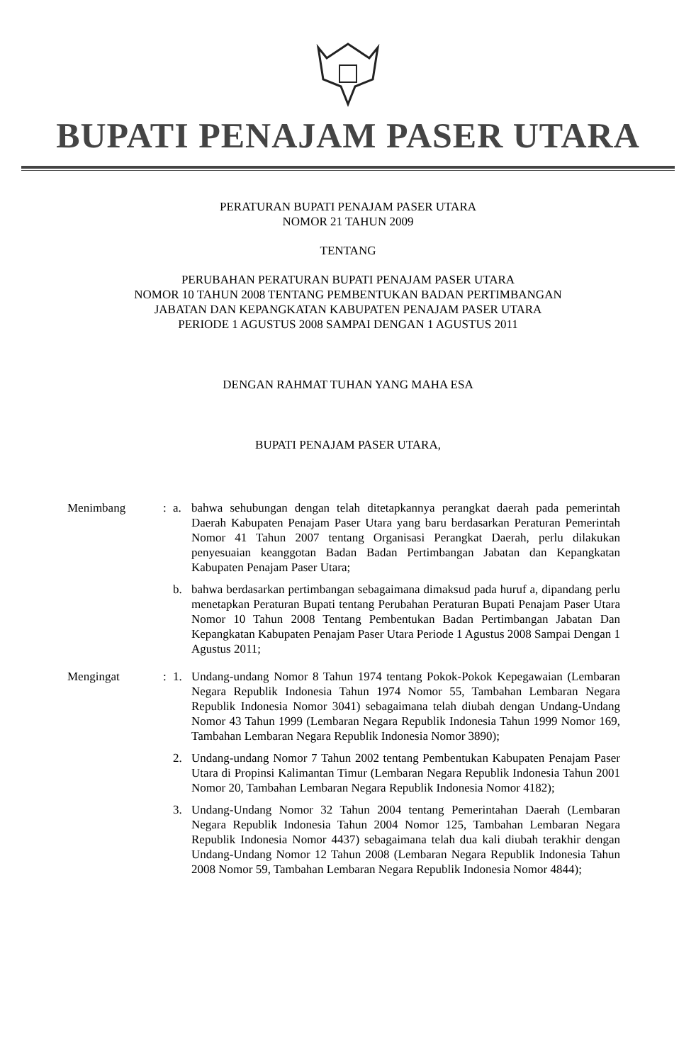BUPATI PENAJAM PASER UTARA
PERATURAN BUPATI PENAJAM PASER UTARA
NOMOR 21 TAHUN 2009
TENTANG
PERUBAHAN PERATURAN BUPATI PENAJAM PASER UTARA
NOMOR 10 TAHUN 2008 TENTANG PEMBENTUKAN BADAN PERTIMBANGAN
JABATAN DAN KEPANGKATAN KABUPATEN PENAJAM PASER UTARA
PERIODE 1 AGUSTUS 2008 SAMPAI DENGAN 1 AGUSTUS 2011
DENGAN RAHMAT TUHAN YANG MAHA ESA
BUPATI PENAJAM PASER UTARA,
Menimbang : a. bahwa sehubungan dengan telah ditetapkannya perangkat daerah pada pemerintah Daerah Kabupaten Penajam Paser Utara yang baru berdasarkan Peraturan Pemerintah Nomor 41 Tahun 2007 tentang Organisasi Perangkat Daerah, perlu dilakukan penyesuaian keanggotan Badan Badan Pertimbangan Jabatan dan Kepangkatan Kabupaten Penajam Paser Utara;
b. bahwa berdasarkan pertimbangan sebagaimana dimaksud pada huruf a, dipandang perlu menetapkan Peraturan Bupati tentang Perubahan Peraturan Bupati Penajam Paser Utara Nomor 10 Tahun 2008 Tentang Pembentukan Badan Pertimbangan Jabatan Dan Kepangkatan Kabupaten Penajam Paser Utara Periode 1 Agustus 2008 Sampai Dengan 1 Agustus 2011;
Mengingat : 1. Undang-undang Nomor 8 Tahun 1974 tentang Pokok-Pokok Kepegawaian (Lembaran Negara Republik Indonesia Tahun 1974 Nomor 55, Tambahan Lembaran Negara Republik Indonesia Nomor 3041) sebagaimana telah diubah dengan Undang-Undang Nomor 43 Tahun 1999 (Lembaran Negara Republik Indonesia Tahun 1999 Nomor 169, Tambahan Lembaran Negara Republik Indonesia Nomor 3890);
2. Undang-undang Nomor 7 Tahun 2002 tentang Pembentukan Kabupaten Penajam Paser Utara di Propinsi Kalimantan Timur (Lembaran Negara Republik Indonesia Tahun 2001 Nomor 20, Tambahan Lembaran Negara Republik Indonesia Nomor 4182);
3. Undang-Undang Nomor 32 Tahun 2004 tentang Pemerintahan Daerah (Lembaran Negara Republik Indonesia Tahun 2004 Nomor 125, Tambahan Lembaran Negara Republik Indonesia Nomor 4437) sebagaimana telah dua kali diubah terakhir dengan Undang-Undang Nomor 12 Tahun 2008 (Lembaran Negara Republik Indonesia Tahun 2008 Nomor 59, Tambahan Lembaran Negara Republik Indonesia Nomor 4844);